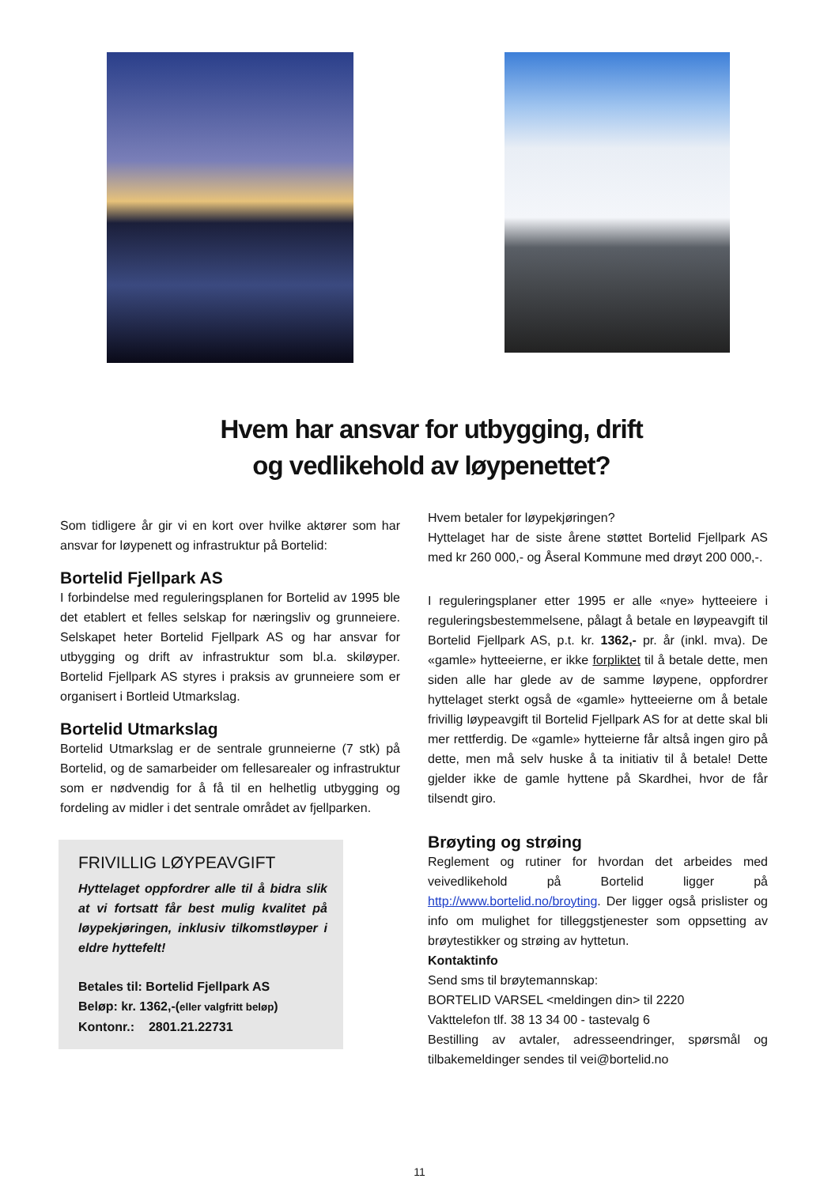Hvem har ansvar for utbygging, drift
og vedlikehold av løypenettet?
Som tidligere år gir vi en kort over hvilke aktører som har ansvar for løypenett og infrastruktur på Bortelid:
Bortelid Fjellpark AS
I forbindelse med reguleringsplanen for Bortelid av 1995 ble det etablert et felles selskap for næringsliv og grunneiere. Selskapet heter Bortelid Fjellpark AS og har ansvar for utbygging og drift av infrastruktur som bl.a. skiløyper. Bortelid Fjellpark AS styres i praksis av grunneiere som er organisert i Bortleid Utmarkslag.
Bortelid Utmarkslag
Bortelid Utmarkslag er de sentrale grunneierne (7 stk) på Bortelid, og de samarbeider om fellesarealer og infrastruktur som er nødvendig for å få til en helhetlig utbygging og fordeling av midler i det sentrale området av fjellparken.
FRIVILLIG LØYPEAVGIFT
Hyttelaget oppfordrer alle til å bidra slik at vi fortsatt får best mulig kvalitet på løypekjøringen, inklusiv tilkomstløyper i eldre hyttefelt!
Betales til: Bortelid Fjellpark AS
Beløp: kr. 1362,-(eller valgfritt beløp)
Kontonr.: 2801.21.22731
Hvem betaler for løypekjøringen?
Hyttelaget har de siste årene støttet Bortelid Fjellpark AS med kr 260 000,- og Åseral Kommune med drøyt 200 000,-.
I reguleringsplaner etter 1995 er alle «nye» hytteeiere i reguleringsbestemmelsene, pålagt å betale en løypeavgift til Bortelid Fjellpark AS, p.t. kr. 1362,- pr. år (inkl. mva). De «gamle» hytteeierne, er ikke forpliktet til å betale dette, men siden alle har glede av de samme løypene, oppfordrer hyttelaget sterkt også de «gamle» hytteeierne om å betale frivillig løypeavgift til Bortelid Fjellpark AS for at dette skal bli mer rettferdig. De «gamle» hytteierne får altså ingen giro på dette, men må selv huske å ta initiativ til å betale! Dette gjelder ikke de gamle hyttene på Skardhei, hvor de får tilsendt giro.
Brøyting og strøing
Reglement og rutiner for hvordan det arbeides med veivedlikehold på Bortelid ligger på http://www.bortelid.no/broyting. Der ligger også prislister og info om mulighet for tilleggstjenester som oppsetting av brøytestikker og strøing av hyttetun.
Kontaktinfo
Send sms til brøytemannskap:
BORTELID VARSEL <meldingen din> til 2220
Vakttelefon tlf. 38 13 34 00 - tastevalg 6
Bestilling av avtaler, adresseendringer, spørsmål og tilbakemeldinger sendes til vei@bortelid.no
11